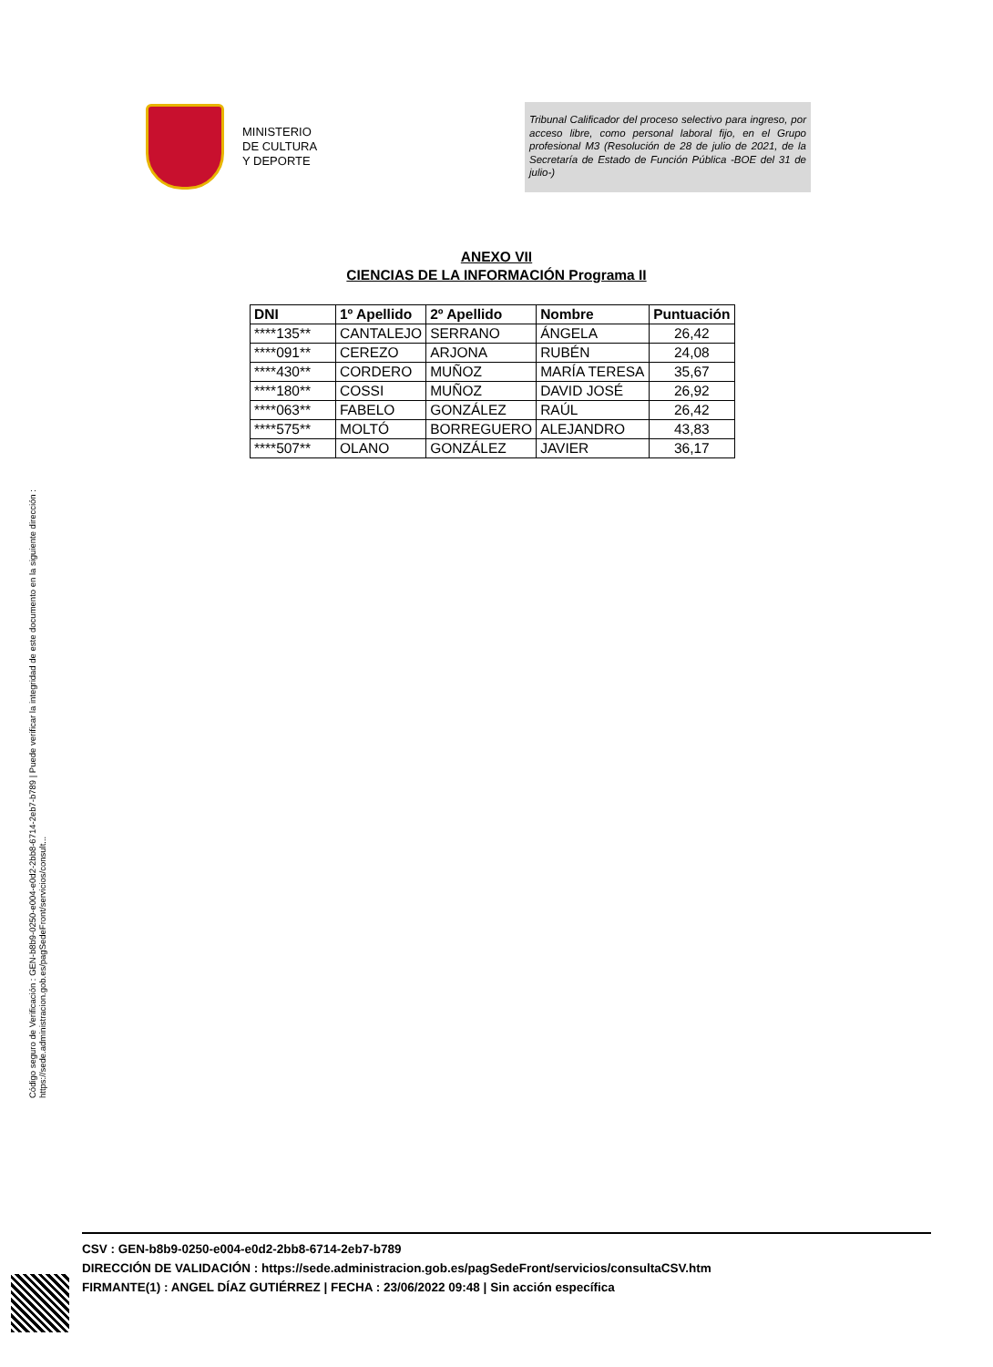MINISTERIO
DE CULTURA
Y DEPORTE
Tribunal Calificador del proceso selectivo para ingreso, por acceso libre, como personal laboral fijo, en el Grupo profesional M3 (Resolución de 28 de julio de 2021, de la Secretaría de Estado de Función Pública -BOE del 31 de julio-)
ANEXO VII
CIENCIAS DE LA INFORMACIÓN Programa II
| DNI | 1º Apellido | 2º Apellido | Nombre | Puntuación |
| --- | --- | --- | --- | --- |
| ****135** | CANTALEJO | SERRANO | ÁNGELA | 26,42 |
| ****091** | CEREZO | ARJONA | RUBÉN | 24,08 |
| ****430** | CORDERO | MUÑOZ | MARÍA TERESA | 35,67 |
| ****180** | COSSI | MUÑOZ | DAVID JOSÉ | 26,92 |
| ****063** | FABELO | GONZÁLEZ | RAÚL | 26,42 |
| ****575** | MOLTÓ | BORREGUERO | ALEJANDRO | 43,83 |
| ****507** | OLANO | GONZÁLEZ | JAVIER | 36,17 |
Código seguro de Verificación : GEN-b8b9-0250-e004-e0d2-2bb8-6714-2eb7-b789 | Puede verificar la integridad de este documento en la siguiente dirección :
https://sede.administracion.gob.es/pagSedeFront/servicios/consult...
CSV : GEN-b8b9-0250-e004-e0d2-2bb8-6714-2eb7-b789
DIRECCIÓN DE VALIDACIÓN : https://sede.administracion.gob.es/pagSedeFront/servicios/consultaCSV.htm
FIRMANTE(1) : ANGEL DÍAZ GUTIÉRREZ | FECHA : 23/06/2022 09:48 | Sin acción específica